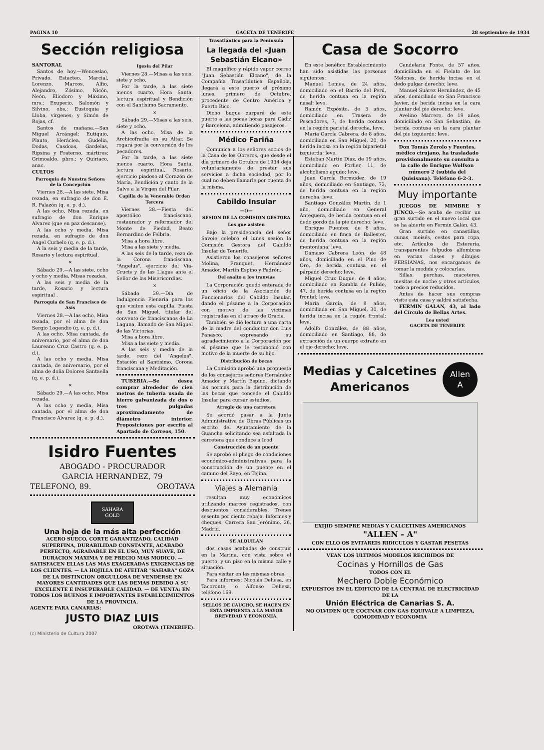PAGINA 10 GACETA DE TENERIFE 28 septiembre de 1934
Sección religiosa
SANTORAL
Santos de hoy.—Wenceslao, Privado, Estacteo, Marcial, Lorenzo, Marcos, Alfio, Alejandro, Zósimo, Nicón, Neón, Eliodoro y Máximo, mrs.; Exuperio, Salomón y Silvino, obs.; Eustoquia y Lloba, vírgenes; y Simón de Rojas, cf.
Santos de mañana.—San Miguel Arcángel; Eutiquio, Plauto, Heráclea, Gudelia, Dodas, Casdoas, Gardelas, Ripsina y Fraterno, mártires; Grimoaldo, pbro.; y Quiriaco, anac.
CULTOS
Parroquia de Nuestra Señora de la Concepción
Viernes 28.—A las siete, Misa rezada, en sufragio de don E. R. Palazón (q. e. p. d.).
A las ocho, Misa rezada, en sufragio de don Enrique Alvarez (que en paz descanse).
A las ocho y media, Misa rezada, en sufragio de don Angel Curbelo (q. e. p. d.).
A la seis y media de la tarde, Rosario y lectura espiritual.
×
Sábado 29.—A las siete, ocho y ocho y media, Misas rezadas.
A las seis y media de la tarde, Rosario y lectura espiritual .
Parroquia de San Francisco de Asís
Viernes 28.—A las ocho, Misa rezada, por el alma de don Sergio Logendio (q. e. p. d.).
A las ocho, Misa cantada, de aniversario, por el alma de don Laureano Cruz Castro (q. e. p. d.).
A las ocho y media, Misa cantada, de aniversario, por el alma de doña Dolores Santaella (q. e. p. d.).
×
Sábado 29.—A las ocho, Misa rezada.
A las ocho y media, Misa cantada, por el alma de don Francisco Alvarez (q. e. p. d.).
Igesia del Pilar
Viernes 28.—Misas a las seis, siete y ocho.
Por la tarde, a las siete menos cuarto, Hora Santa, lectura espiritual y Bendición con el Santísimo Sacramento.
×
Sábado 29.—Misas a las seis, siete y ocho.
A las ocho, Misa de la Archicofradía en su Altar. Se rogará por la conversión de los pecadores.
Por la tarde, a las siete menos cuarto, Hora Santa, lectura espiritual, Rosario, ejercicio piadoso al Corazón de María, Bendición y canto de la Salve a la Virgen del Pilar.
Capilla de la Venerable Orden Tercera
Viernes 28.—Fiesta del apostólico franciscano, restaurador y reformador del Monte de Piedad, Beato Bernardino de Felbria.
Misa a hora libre.
Misa a las siete y media.
A las seis de la tarde, rezo de la Corona franciscana, "Angelus", ejercicio del Vía-Crucis y de las Llagas ante el Señor de las Misericordias.
×
Sábado 29.—Día de Indulgencia Plenaria para los que visiten esta capilla. Fiesta de San Miguel, titular del convento de franciscanos de La Laguna, llamado de San Miguel de las Victorias.
Misa a hora libre.
Misa a las siete y media.
A las seis y media de la tarde, rezo del "Angelus", Estación al Santísimo, Corona franciscana y Meditación.
TUBERIA.—Se desea comprar alrededor de cien metros de tubería usada de hierro galvanizada de dos o tres pulgadas aproximadamente de diámetro interior. Proposiciones por escrito al Apartado de Correos, 150.
Isidro Fuentes
ABOGADO - PROCURADOR
GARCIA HERNANDEZ, 79
TELEFONO, 89. OROTAVA
SAHARA
GOLD
Una hoja de la más alta perfección
ACERO SUECO, CORTE GARANTIZADO, CALIDAD SUPERFINA, DURABILIDAD CONSTANTE, ACABADO PERFECTO, AGRADABLE EN EL USO, MUY SUAVE, DE DURACION MAXIMA Y DE PRECIO MAS MODICO. — SATISFACEN ELLAS LAS MAS EXAGERADAS EXIGENCIAS DE LOS CLIENTES. — LA HOJILLA DE AFEITAR "SAHARA" GOZA DE LA DISTINCION ORGULLOSA DE VENDERSE EN MAYORES CANTIDADES QUE LAS DEMAS DEBIDO A SU EXCELENTE E INSUPERABLE CALIDAD. — DE VENTA: EN TODOS LOS BUENOS E IMPORTANTES ESTABLECIMIENTOS DE LA PROVINCIA.
AGENTE PARA CANARIAS:
JUSTO DIAZ LUIS
OROTAVA (TENERIFE).
Trasatlántico para la Península
La llegada del «Juan Sebastián Elcano»
El magnífico y rápido vapor correo "Juan Sebastián Elcano", de la Compañía Trasatlántica Española, llegará a este puerto el próximo lunes, primero de Octubre, procedente de Centro América y Puerto Rico.
Dicho buque zarpará de este puerto a las pocas horas para Cádiz y Barcelona, admitiendo pasajeros.
Médico Fariña
Comunica a los señores socios de la Casa de los Obreros, que desde el día primero de Octubre de 1934 deja voluntariamente de prestar sus servicios a dicha sociedad, por lo cual no deben llamarle por cuenta de la misma.
Cabildo Insular
—()—
SESION DE LA COMISION GESTORA
Los que asisten
Bajo la presideoncia del señor Savoie celebró el lunes sesión la Comisión Gestora del Cabildo Insular de Tenerife.
Asistieron los consejeros señores Molina, Franquet, Hernández Amador, Martín Espino y Padrón.
Del asalto a los tranvías
La Corporación quedó enterada de un oficio de la Asociación de Funcionarios del Cabildo Insular, dando el pésame a la Corporación con motivo de las víctimas registradas en el atraco de Gracia.
También se dió lectura a una carta de la madre del conductor don Luis Panasco, expresando su agradecimiento a la Corporación por el pésame que le testimonió con motivo de la muerte de su hijo.
Distribución de becas
La Comisión aprobó una propuesta de los consejeros señores Hernández Amador y Martín Espino, dictando las normas para la distribución de las becas que concede el Cabildo Insular para cursar estudios.
Arreglo de una carretera
Se acordó pasar a la Junta Administrativa de Obras Públicas un escrito del Ayuntamiento de la Guancha solicitando sea asfaltada la carretera que conduce a Icod.
Construcción de un puente
Se aprobó el pliego de condiciones económico-administrativas para la construcción de un puente en el camino del Rayo, en Tejina.
Viajes a Alemania
resultan muy económicos utilizando marcos registrados, con descuentos considerables. Trenes sesenta por ciento rebaja. Informes y cheques: Carrera San Jerónimo, 26, Madrid.
SE ALQUILAN
dos casas acabadas de construir en la Marina, con vista sobre el puerto, y un piso en la misma calle y situación.
Para visitar en las mismas obras.
Para informes: Nicolás Dehesa, en Tacoronte, o Alfonso Dehesa, teléfono 169.
SELLOS DE CAUCHO, SE HACEN EN ESTA IMPRENTA A LA MAYOR BREVEDAD Y ECONOMIA.
Casa de Socorro
En este benéfico Establecimiento han sido asistidas las personas siguientes:
Manuel Lemes, de 24 años, domiciliado en el Barrio del Perú, de herida contusa en la región nasal; leve.
Ramón Expósito, de 5 años, domiciliado en Trasera de Pescadores, 7, de herida contusa en la región parietal derecha, leve.
María García Cabrera, de 8 años, domiciliada en San Miguel, 20, de herida incisa en la región biparietal izquierda; leve.
Esteban Martín Díaz, de 19 años, domiciliado en Porlier, 11, de alcoholismo agudo; leve.
Juan García Bermudez, de 19 años, domiciliado en Santiago, 73, de herida contusa en la región derecha; leve.
Santiago González Martín, de 1 año, domiciliado en General Antequera, de herida contusa en el dedo gordo de la pie derecho; leve.
Enrique Fuentes, de 8 años, domiciliado en finca de Ballester, de herida contusa en la región mentoniana; leve.
Dámaso Cabrera León, de 48 años, domiciliado en el Pino de Oro, de herida contusa en el párpado derecho; leve.
Miguel Cruz Duque, de 4 años, domiciliado en Rambla de Pulido, 47, de herida contusa en la región frontal; leve.
María García, de 8 años, domiciliada en San Miguel, 30, de herida incisa en la región frontal; leve.
Adolfo González, de 88 años, domiciliado en Santiago, 88, de extracción de un cuerpo extraño en el ojo derecho; leve.
Candelaria Fonte, de 57 años, domiciliada en el Fielato de los Melones, de herida incisa en el dedo pulgar derecho; leve.
Manuel Suárez Hernández, de 45 años, domiciliado en San Francisco Javier, de herida incisa en la cara plantar del pie derecho; leve.
Avelino Marrero, de 19 años, domiciliado en San Sebastián, de herida contusa en la cara plantar del pie izquierdo; leve.
Don Tomás Zerolo y Fuentes, médico cirujano, ha trasladado provisionalmente su consulta a la calle de Enrique Wolfson número 2 (subida del Quisisana). Teléfono 6-2-3.
Muy importante
JUEGOS DE MIMBRE Y JUNCO.—Se acaba de recibir un gran surtido en el nuevo local que se ha abierto en Fermín Galán, 43.
Gran surtido en canastillas, cunas, moisés, cestos para ropa, etc. Artículos de Esterería, transparentes felpudos alfombras en varias clases y dibujos. PERSIANAS, nos encargamos de tomar la medida y colocarlas.
Sillas, perchas, maceteros, mesitas de noche y otros artículos, todo a precios reducidos.
Antes de hacer sus compras visite esta casa y saldrá satisfecha.
FERMIN GALAN, 43, al lado del Círculo de Bellas Artes.
Lea usted
GACETA DE TENERIFE
Medias y Calcetines
Americanos
Allen
A
EXIJID SIEMPRE MEDIAS Y CALCETINES AMERICANOS
"ALLEN - A"
CON ELLO OS EVITAREIS RIDICULOS Y GASTAR PESETAS
VEAN LOS ULTIMOS MODELOS RECIBIDOS DE
Cocinas y Hornillos de Gas
TODOS CON EL
Mechero Doble Económico
EXPUESTOS EN EL EDIFICIO DE LA CENTRAL DE ELECTRICIDAD DE LA
Unión Eléctrica de Canarias S. A.
NO OLVIDEN QUE COCINAR CON GAS EQUIVALE A LIMPIEZA, COMODIDAD Y ECONOMIA
(c) Ministerio de Cultura 2007